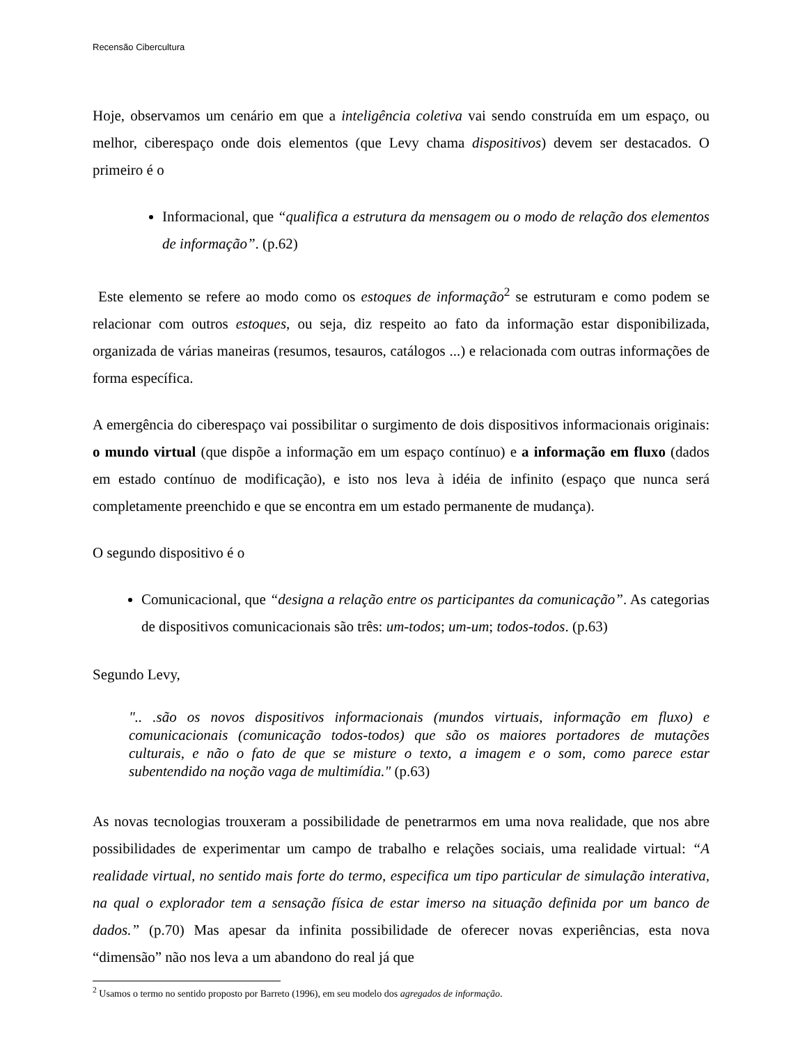Recensão Cibercultura
Hoje, observamos um cenário em que a inteligência coletiva vai sendo construída em um espaço, ou melhor, ciberespaço onde dois elementos (que Levy chama dispositivos) devem ser destacados. O primeiro é o
Informacional, que “qualifica a estrutura da mensagem ou o modo de relação dos elementos de informação”. (p.62)
Este elemento se refere ao modo como os estoques de informação<sup>2</sup> se estruturam e como podem se relacionar com outros estoques, ou seja, diz respeito ao fato da informação estar disponibilizada, organizada de várias maneiras (resumos, tesauros, catálogos ...) e relacionada com outras informações de forma específica.
A emergência do ciberespaço vai possibilitar o surgimento de dois dispositivos informacionais originais: o mundo virtual (que dispõe a informação em um espaço contínuo) e a informação em fluxo (dados em estado contínuo de modificação), e isto nos leva à idéia de infinito (espaço que nunca será completamente preenchido e que se encontra em um estado permanente de mudança).
O segundo dispositivo é o
Comunicacional, que “designa a relação entre os participantes da comunicação”. As categorias de dispositivos comunicacionais são três: um-todos; um-um; todos-todos. (p.63)
Segundo Levy,
".. .são os novos dispositivos informacionais (mundos virtuais, informação em fluxo) e comunicacionais (comunicação todos-todos) que são os maiores portadores de mutações culturais, e não o fato de que se misture o texto, a imagem e o som, como parece estar subentendido na noção vaga de multimídia." (p.63)
As novas tecnologias trouxeram a possibilidade de penetrarmos em uma nova realidade, que nos abre possibilidades de experimentar um campo de trabalho e relações sociais, uma realidade virtual: “A realidade virtual, no sentido mais forte do termo, especifica um tipo particular de simulação interativa, na qual o explorador tem a sensação física de estar imerso na situação definida por um banco de dados.” (p.70) Mas apesar da infinita possibilidade de oferecer novas experiências, esta nova “dimensão” não nos leva a um abandono do real já que
<sup>2</sup> Usamos o termo no sentido proposto por Barreto (1996), em seu modelo dos agregados de informação.